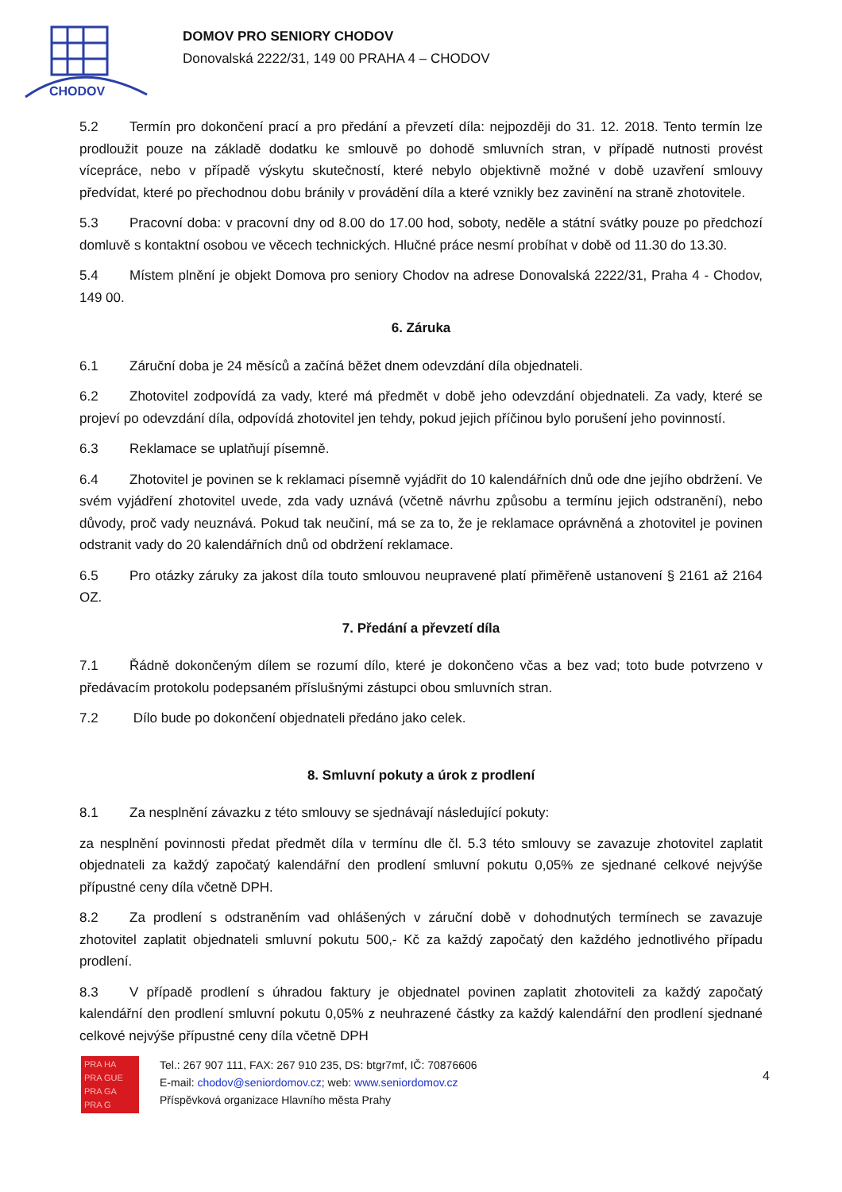CHODOV
DOMOV PRO SENIORY CHODOV
Donovalská 2222/31, 149 00 PRAHA 4 – CHODOV
5.2 Termín pro dokončení prací a pro předání a převzetí díla: nejpozději do 31. 12. 2018. Tento termín lze prodloužit pouze na základě dodatku ke smlouvě po dohodě smluvních stran, v případě nutnosti provést vícepráce, nebo v případě výskytu skutečností, které nebylo objektivně možné v době uzavření smlouvy předvídat, které po přechodnou dobu bránily v provádění díla a které vznikly bez zavinění na straně zhotovitele.
5.3 Pracovní doba: v pracovní dny od 8.00 do 17.00 hod, soboty, neděle a státní svátky pouze po předchozí domluvě s kontaktní osobou ve věcech technických. Hlučné práce nesmí probíhat v době od 11.30 do 13.30.
5.4 Místem plnění je objekt Domova pro seniory Chodov na adrese Donovalská 2222/31, Praha 4 - Chodov, 149 00.
6. Záruka
6.1 Záruční doba je 24 měsíců a začíná běžet dnem odevzdání díla objednateli.
6.2 Zhotovitel zodpovídá za vady, které má předmět v době jeho odevzdání objednateli. Za vady, které se projeví po odevzdání díla, odpovídá zhotovitel jen tehdy, pokud jejich příčinou bylo porušení jeho povinností.
6.3 Reklamace se uplatňují písemně.
6.4 Zhotovitel je povinen se k reklamaci písemně vyjádřit do 10 kalendářních dnů ode dne jejího obdržení. Ve svém vyjádření zhotovitel uvede, zda vady uznává (včetně návrhu způsobu a termínu jejich odstranění), nebo důvody, proč vady neuznává. Pokud tak neučiní, má se za to, že je reklamace oprávněná a zhotovitel je povinen odstranit vady do 20 kalendářních dnů od obdržení reklamace.
6.5 Pro otázky záruky za jakost díla touto smlouvou neupravené platí přiměřeně ustanovení § 2161 až 2164 OZ.
7. Předání a převzetí díla
7.1 Řádně dokončeným dílem se rozumí dílo, které je dokončeno včas a bez vad; toto bude potvrzeno v předávacím protokolu podepsaném příslušnými zástupci obou smluvních stran.
7.2 Dílo bude po dokončení objednateli předáno jako celek.
8. Smluvní pokuty a úrok z prodlení
8.1 Za nesplnění závazku z této smlouvy se sjednávají následující pokuty:
za nesplnění povinnosti předat předmět díla v termínu dle čl. 5.3 této smlouvy se zavazuje zhotovitel zaplatit objednateli za každý započatý kalendářní den prodlení smluvní pokutu 0,05% ze sjednané celkové nejvýše přípustné ceny díla včetně DPH.
8.2 Za prodlení s odstraněním vad ohlášených v záruční době v dohodnutých termínech se zavazuje zhotovitel zaplatit objednateli smluvní pokutu 500,- Kč za každý započatý den každého jednotlivého případu prodlení.
8.3 V případě prodlení s úhradou faktury je objednatel povinen zaplatit zhotoviteli za každý započatý kalendářní den prodlení smluvní pokutu 0,05% z neuhrazené částky za každý kalendářní den prodlení sjednané celkové nejvýše přípustné ceny díla včetně DPH
PRA HA
PRA GUE
PRA GA
PRA G
Tel.: 267 907 111, FAX: 267 910 235, DS: btgr7mf, IČ: 70876606
E-mail: chodov@seniordomov.cz; web: www.seniordomov.cz
Příspěvková organizace Hlavního města Prahy
4